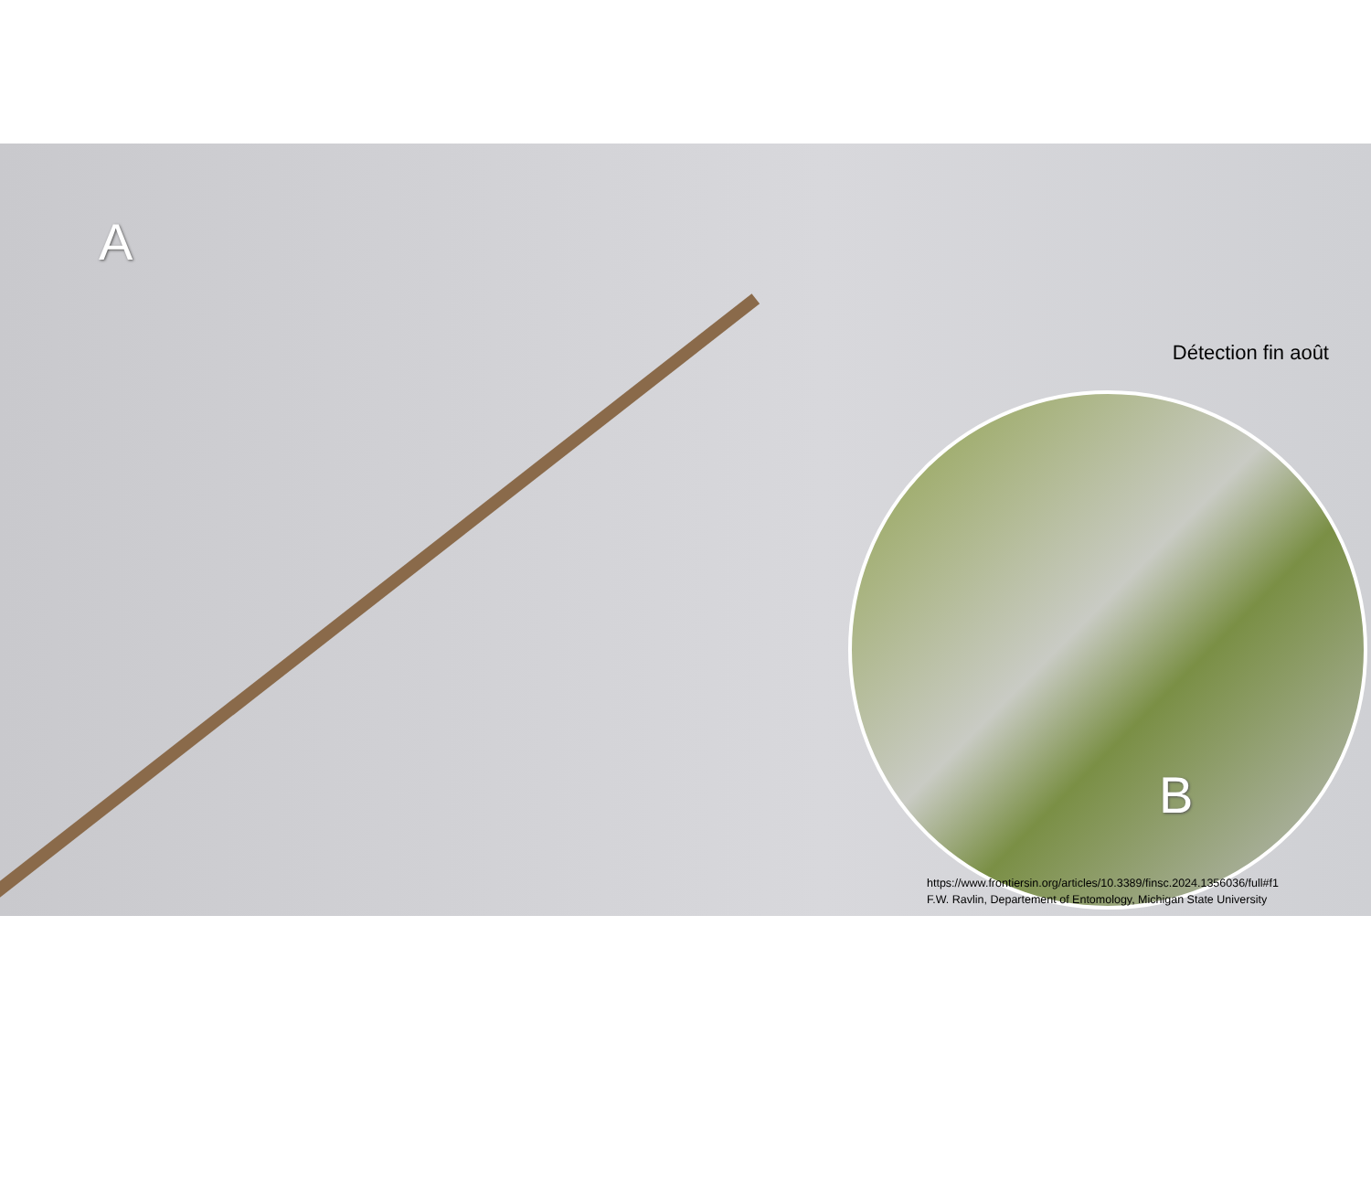A
Détection fin août
B
https://www.frontiersin.org/articles/10.3389/finsc.2024.1356036/full#f1
F.W. Ravlin, Departement of Entomology, Michigan State University